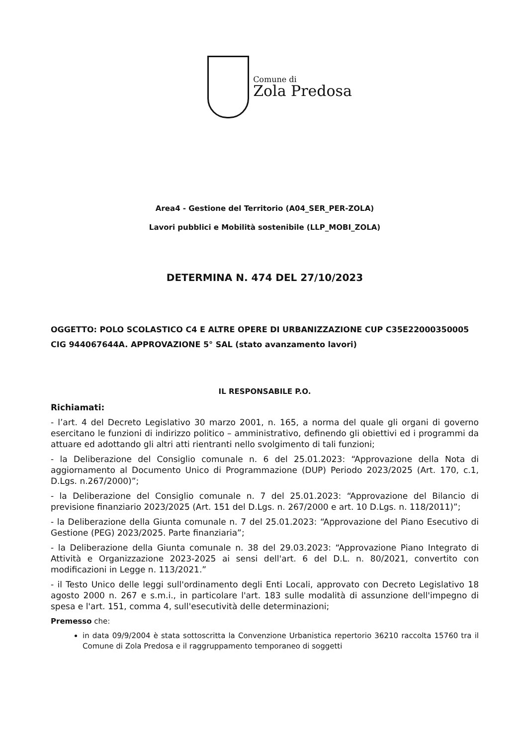Comune di
Zola Predosa
Area4 - Gestione del Territorio (A04_SER_PER-ZOLA)
Lavori pubblici e Mobilità sostenibile (LLP_MOBI_ZOLA)
DETERMINA N. 474 DEL 27/10/2023
OGGETTO: POLO SCOLASTICO C4 E ALTRE OPERE DI URBANIZZAZIONE CUP C35E22000350005 CIG 944067644A. APPROVAZIONE 5° SAL (stato avanzamento lavori)
IL RESPONSABILE P.O.
Richiamati:
- l’art. 4 del Decreto Legislativo 30 marzo 2001, n. 165, a norma del quale gli organi di governo esercitano le funzioni di indirizzo politico – amministrativo, definendo gli obiettivi ed i programmi da attuare ed adottando gli altri atti rientranti nello svolgimento di tali funzioni;
- la Deliberazione del Consiglio comunale n. 6 del 25.01.2023: “Approvazione della Nota di aggiornamento al Documento Unico di Programmazione (DUP) Periodo 2023/2025 (Art. 170, c.1, D.Lgs. n.267/2000)”;
- la Deliberazione del Consiglio comunale n. 7 del 25.01.2023: “Approvazione del Bilancio di previsione finanziario 2023/2025 (Art. 151 del D.Lgs. n. 267/2000 e art. 10 D.Lgs. n. 118/2011)”;
- la Deliberazione della Giunta comunale n. 7 del 25.01.2023: “Approvazione del Piano Esecutivo di Gestione (PEG) 2023/2025. Parte finanziaria”;
- la Deliberazione della Giunta comunale n. 38 del 29.03.2023: “Approvazione Piano Integrato di Attività e Organizzazione 2023-2025 ai sensi dell'art. 6 del D.L. n. 80/2021, convertito con modificazioni in Legge n. 113/2021.”
- il Testo Unico delle leggi sull'ordinamento degli Enti Locali, approvato con Decreto Legislativo 18 agosto 2000 n. 267 e s.m.i., in particolare l'art. 183 sulle modalità di assunzione dell'impegno di spesa e l'art. 151, comma 4, sull'esecutività delle determinazioni;
Premesso che:
in data 09/9/2004 è stata sottoscritta la Convenzione Urbanistica repertorio 36210 raccolta 15760 tra il Comune di Zola Predosa e il raggruppamento temporaneo di soggetti